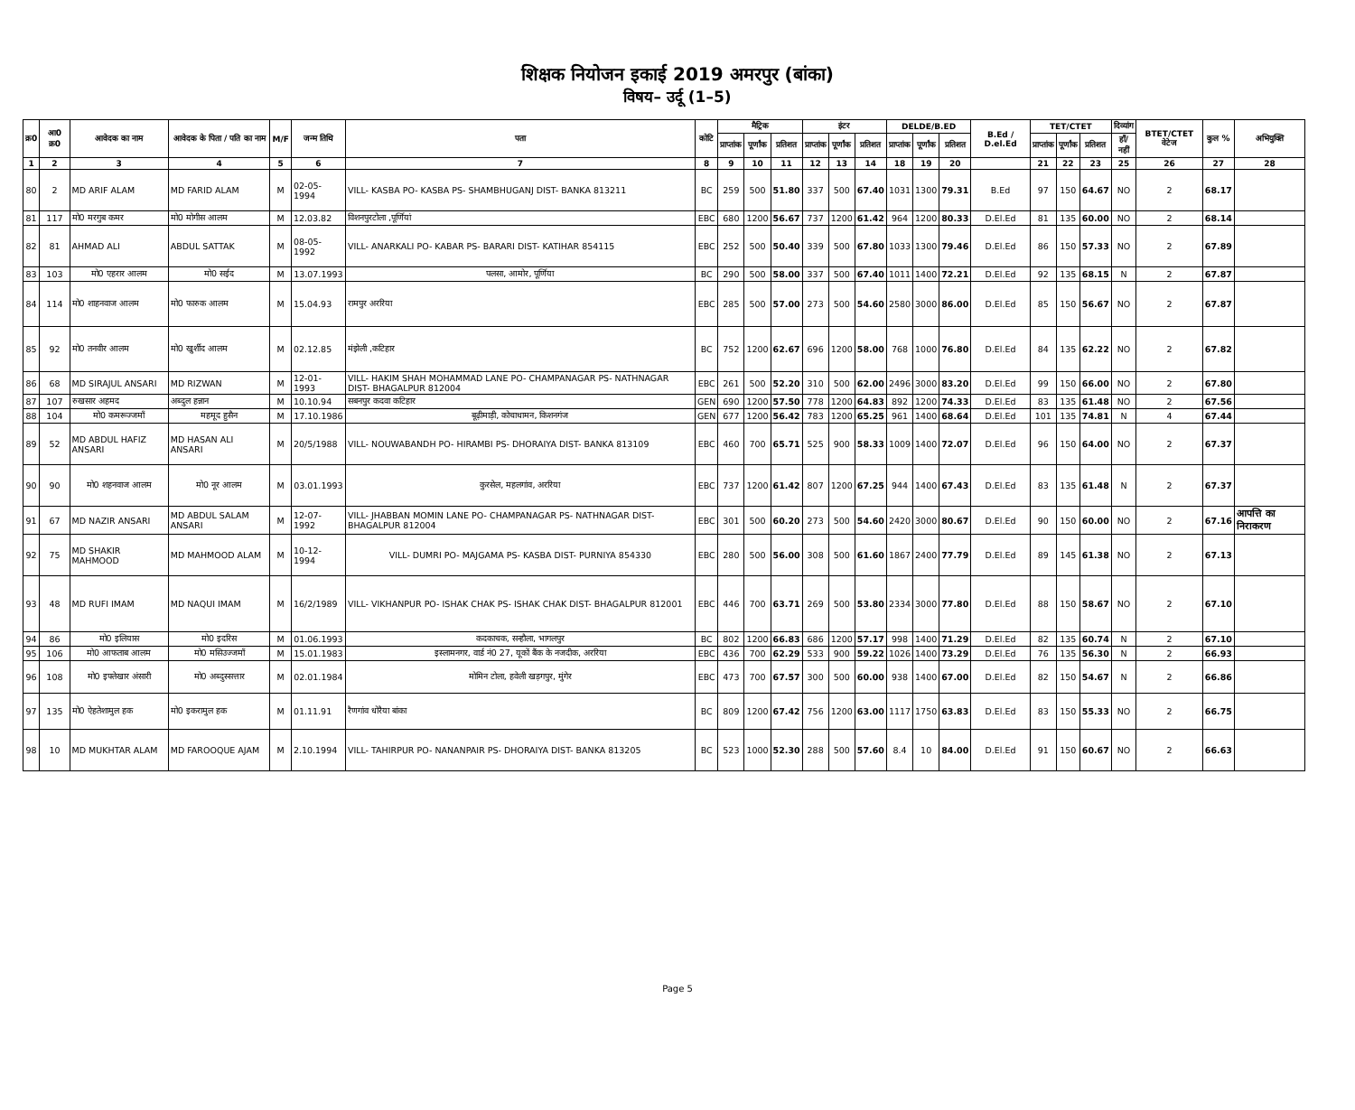शिक्षक नियोजन इकाई 2019 अमरपुर (बांका)
विषय– उर्दू (1–5)
| क्र0 | आ0 क्र0 | आवेदक का नाम | आवेदक के पिता / पति का नाम | M/F | जन्म तिथि | पता | कोटि | मैट्रिक | | | इंटर | | | DELDE/B.ED | | | B.Ed / D.el.Ed | TET/CTET | | | दिव्यांग | BTET/CTET वेटेज | कुल % | अभियुक्ति |
| --- | --- | --- | --- | --- | --- | --- | --- | --- | --- | --- | --- | --- | --- | --- | --- | --- | --- | --- | --- | --- | --- | --- | --- | --- |
| | | | | | | | | प्राप्तांक | पूर्णांक | प्रतिशत | प्राप्तांक | पूर्णांक | प्रतिशत | प्राप्तांक | पूर्णांक | प्रतिशत | | प्राप्तांक | पूर्णांक | प्रतिशत | हाँ/नहीं | | | |
| 1 | 2 | 3 | 4 | 5 | 6 | 7 | 8 | 9 | 10 | 11 | 12 | 13 | 14 | 18 | 19 | 20 | | 21 | 22 | 23 | 25 | 26 | 27 | 28 |
| 80 | 2 | MD ARIF ALAM | MD FARID ALAM | M | 02-05-1994 | VILL- KASBA PO- KASBA PS- SHAMBHUGANJ DIST- BANKA 813211 | BC | 259 | 500 | 51.80 | 337 | 500 | 67.40 | 1031 | 1300 | 79.31 | B.Ed | 97 | 150 | 64.67 | NO | 2 | 68.17 | |
| 81 | 117 | मो0 मरगुब कमर | मो0 मोगीस आलम | M | 12.03.82 | विशनपुरटोला ,पूर्णियां | EBC | 680 | 1200 | 56.67 | 737 | 1200 | 61.42 | 964 | 1200 | 80.33 | D.El.Ed | 81 | 135 | 60.00 | NO | 2 | 68.14 | |
| 82 | 81 | AHMAD ALI | ABDUL SATTAK | M | 08-05-1992 | VILL- ANARKALI PO- KABAR PS- BARARI DIST- KATIHAR 854115 | EBC | 252 | 500 | 50.40 | 339 | 500 | 67.80 | 1033 | 1300 | 79.46 | D.El.Ed | 86 | 150 | 57.33 | NO | 2 | 67.89 | |
| 83 | 103 | मो0 एहरार आलम | मो0 सईद | M | 13.07.1993 | पलसा, आमोर, पूर्णिया | BC | 290 | 500 | 58.00 | 337 | 500 | 67.40 | 1011 | 1400 | 72.21 | D.El.Ed | 92 | 135 | 68.15 | N | 2 | 67.87 | |
| 84 | 114 | मो0 शाहनवाज आलम | मो0 फारुक आलम | M | 15.04.93 | रामपुर अररिया | EBC | 285 | 500 | 57.00 | 273 | 500 | 54.60 | 2580 | 3000 | 86.00 | D.El.Ed | 85 | 150 | 56.67 | NO | 2 | 67.87 | |
| 85 | 92 | मो0 तनवीर आलम | मो0 खुर्शीद आलम | M | 02.12.85 | मंझेली ,कटिहार | BC | 752 | 1200 | 62.67 | 696 | 1200 | 58.00 | 768 | 1000 | 76.80 | D.El.Ed | 84 | 135 | 62.22 | NO | 2 | 67.82 | |
| 86 | 68 | MD SIRAJUL ANSARI | MD RIZWAN | M | 12-01-1993 | VILL- HAKIM SHAH MOHAMMAD LANE PO- CHAMPANAGAR PS- NATHNAGAR DIST- BHAGALPUR 812004 | EBC | 261 | 500 | 52.20 | 310 | 500 | 62.00 | 2496 | 3000 | 83.20 | D.El.Ed | 99 | 150 | 66.00 | NO | 2 | 67.80 | |
| 87 | 107 | रुखसार अहमद | अब्दुल हन्नान | M | 10.10.94 | सबनपुर कदवा कटिहार | GEN | 690 | 1200 | 57.50 | 778 | 1200 | 64.83 | 892 | 1200 | 74.33 | D.El.Ed | 83 | 135 | 61.48 | NO | 2 | 67.56 | |
| 88 | 104 | मो0 कमरूज्जमाँ | महमूद हुसैन | M | 17.10.1986 | बूढ़ीमाड़ी, कोचाधामन, किशनगंज | GEN | 677 | 1200 | 56.42 | 783 | 1200 | 65.25 | 961 | 1400 | 68.64 | D.El.Ed | 101 | 135 | 74.81 | N | 4 | 67.44 | |
| 89 | 52 | MD ABDUL HAFIZ ANSARI | MD HASAN ALI ANSARI | M | 20/5/1988 | VILL- NOUWABANDH PO- HIRAMBI PS- DHORAIYA DIST- BANKA 813109 | EBC | 460 | 700 | 65.71 | 525 | 900 | 58.33 | 1009 | 1400 | 72.07 | D.El.Ed | 96 | 150 | 64.00 | NO | 2 | 67.37 | |
| 90 | 90 | मो0 शहनवाज आलम | मो0 नूर आलम | M | 03.01.1993 | कुरसेल, महलगांव, अररिया | EBC | 737 | 1200 | 61.42 | 807 | 1200 | 67.25 | 944 | 1400 | 67.43 | D.El.Ed | 83 | 135 | 61.48 | N | 2 | 67.37 | |
| 91 | 67 | MD NAZIR ANSARI | MD ABDUL SALAM ANSARI | M | 12-07-1992 | VILL- JHABBAN MOMIN LANE PO- CHAMPANAGAR PS- NATHNAGAR DIST- BHAGALPUR 812004 | EBC | 301 | 500 | 60.20 | 273 | 500 | 54.60 | 2420 | 3000 | 80.67 | D.El.Ed | 90 | 150 | 60.00 | NO | 2 | 67.16 | आपत्ति का निराकरण |
| 92 | 75 | MD SHAKIR MAHMOOD | MD MAHMOOD ALAM | M | 10-12-1994 | VILL- DUMRI PO- MAJGAMA PS- KASBA DIST- PURNIYA 854330 | EBC | 280 | 500 | 56.00 | 308 | 500 | 61.60 | 1867 | 2400 | 77.79 | D.El.Ed | 89 | 145 | 61.38 | NO | 2 | 67.13 | |
| 93 | 48 | MD RUFI IMAM | MD NAQUI IMAM | M | 16/2/1989 | VILL- VIKHANPUR PO- ISHAK CHAK PS- ISHAK CHAK DIST- BHAGALPUR 812001 | EBC | 446 | 700 | 63.71 | 269 | 500 | 53.80 | 2334 | 3000 | 77.80 | D.El.Ed | 88 | 150 | 58.67 | NO | 2 | 67.10 | |
| 94 | 86 | मो0 इलियास | मो0 इदरिस | M | 01.06.1993 | कदकाचक, सन्हौला, भागलपुर | BC | 802 | 1200 | 66.83 | 686 | 1200 | 57.17 | 998 | 1400 | 71.29 | D.El.Ed | 82 | 135 | 60.74 | N | 2 | 67.10 | |
| 95 | 106 | मो0 आफताब आलम | मो0 मसिउज्जमाँ | M | 15.01.1983 | इस्लामनगर, वार्ड नं0 27, यूकों बैंक के नजदीक, अररिया | EBC | 436 | 700 | 62.29 | 533 | 900 | 59.22 | 1026 | 1400 | 73.29 | D.El.Ed | 76 | 135 | 56.30 | N | 2 | 66.93 | |
| 96 | 108 | मो0 इफ्तेखार अंसारी | मो0 अब्दुस्सत्तार | M | 02.01.1984 | मोमिन टोला, हवेली खड़गपुर, मुंगेर | EBC | 473 | 700 | 67.57 | 300 | 500 | 60.00 | 938 | 1400 | 67.00 | D.El.Ed | 82 | 150 | 54.67 | N | 2 | 66.86 | |
| 97 | 135 | मो0 ऐहतेशामुल हक | मो0 इकरामुल हक | M | 01.11.91 | रैणगांव धोरैया बांका | BC | 809 | 1200 | 67.42 | 756 | 1200 | 63.00 | 1117 | 1750 | 63.83 | D.El.Ed | 83 | 150 | 55.33 | NO | 2 | 66.75 | |
| 98 | 10 | MD MUKHTAR ALAM | MD FAROOQUE AJAM | M | 2.10.1994 | VILL- TAHIRPUR PO- NANANPAIR PS- DHORAIYA DIST- BANKA 813205 | BC | 523 | 1000 | 52.30 | 288 | 500 | 57.60 | 8.4 | 10 | 84.00 | D.El.Ed | 91 | 150 | 60.67 | NO | 2 | 66.63 | |
Page 5